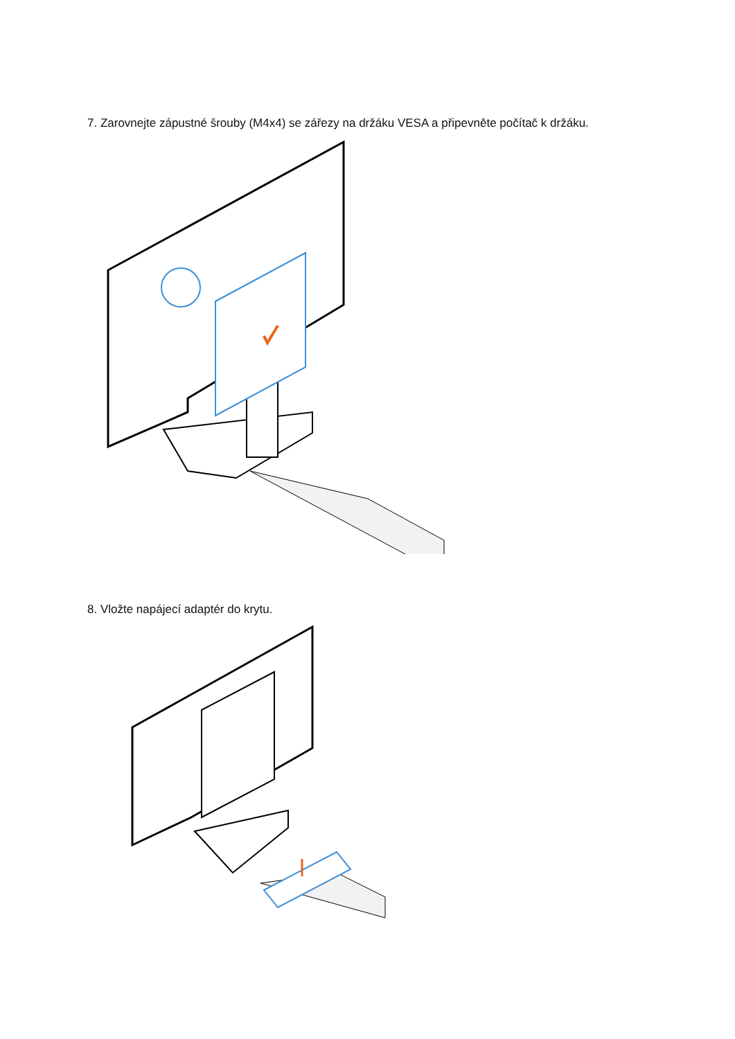7. Zarovnejte zápustné šrouby (M4x4) se zářezy na držáku VESA a připevněte počítač k držáku.
8. Vložte napájecí adaptér do krytu.